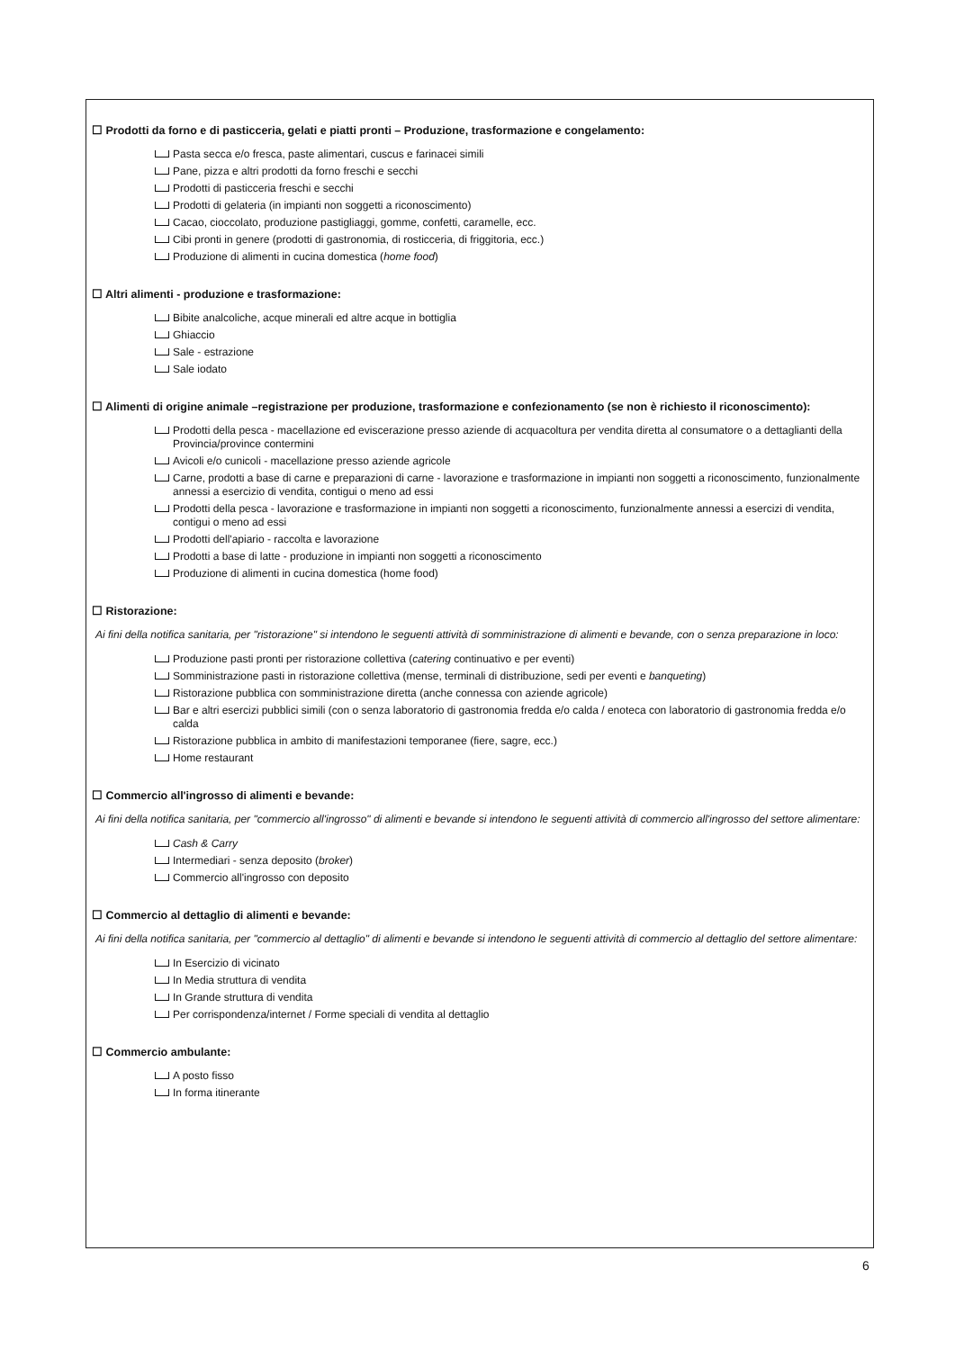☐ Prodotti da forno e di pasticceria, gelati e piatti pronti – Produzione, trasformazione e congelamento:
Pasta secca e/o fresca, paste alimentari, cuscus e farinacei simili
Pane, pizza e altri prodotti da forno freschi e secchi
Prodotti di pasticceria freschi e secchi
Prodotti di gelateria (in impianti non soggetti a riconoscimento)
Cacao, cioccolato, produzione pastigliaggi, gomme, confetti, caramelle, ecc.
Cibi pronti in genere (prodotti di gastronomia, di rosticceria, di friggitoria, ecc.)
Produzione di alimenti in cucina domestica (home food)
☐ Altri alimenti - produzione e trasformazione:
Bibite analcoliche, acque minerali ed altre acque in bottiglia
Ghiaccio
Sale - estrazione
Sale iodato
☐ Alimenti di origine animale –registrazione per produzione, trasformazione e confezionamento (se non è richiesto il riconoscimento):
Prodotti della pesca - macellazione ed eviscerazione presso aziende di acquacoltura per vendita diretta al consumatore o a dettaglianti della Provincia/province contermini
Avicoli e/o cunicoli - macellazione presso aziende agricole
Carne, prodotti a base di carne e preparazioni di carne - lavorazione e trasformazione in impianti non soggetti a riconoscimento, funzionalmente annessi a esercizio di vendita, contigui o meno ad essi
Prodotti della pesca - lavorazione e trasformazione in impianti non soggetti a riconoscimento, funzionalmente annessi a esercizi di vendita, contigui o meno ad essi
Prodotti dell'apiario - raccolta e lavorazione
Prodotti a base di latte - produzione in impianti non soggetti a riconoscimento
Produzione di alimenti in cucina domestica (home food)
☐ Ristorazione:
Ai fini della notifica sanitaria, per "ristorazione" si intendono le seguenti attività di somministrazione di alimenti e bevande, con o senza preparazione in loco:
Produzione pasti pronti per ristorazione collettiva (catering continuativo e per eventi)
Somministrazione pasti in ristorazione collettiva (mense, terminali di distribuzione, sedi per eventi e banqueting)
Ristorazione pubblica con somministrazione diretta (anche connessa con aziende agricole)
Bar e altri esercizi pubblici simili (con o senza laboratorio di gastronomia fredda e/o calda / enoteca con laboratorio di gastronomia fredda e/o calda
Ristorazione pubblica in ambito di manifestazioni temporanee (fiere, sagre, ecc.)
Home restaurant
☐ Commercio all'ingrosso di alimenti e bevande:
Ai fini della notifica sanitaria, per "commercio all'ingrosso" di alimenti e bevande si intendono le seguenti attività di commercio all'ingrosso del settore alimentare:
Cash & Carry
Intermediari - senza deposito (broker)
Commercio all'ingrosso con deposito
☐ Commercio al dettaglio di alimenti e bevande:
Ai fini della notifica sanitaria, per "commercio al dettaglio" di alimenti e bevande si intendono le seguenti attività di commercio al dettaglio del settore alimentare:
In Esercizio di vicinato
In Media struttura di vendita
In Grande struttura di vendita
Per corrispondenza/internet / Forme speciali di vendita al dettaglio
☐ Commercio ambulante:
A posto fisso
In forma itinerante
6